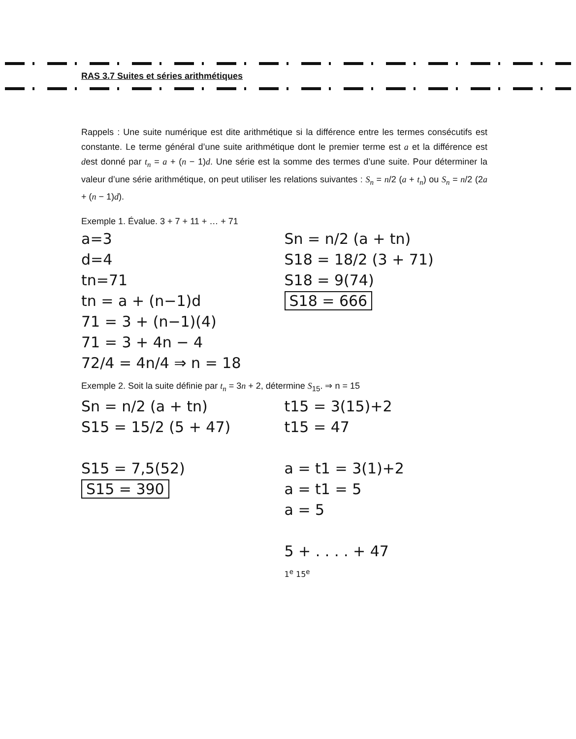RAS 3.7 Suites et séries arithmétiques
Rappels : Une suite numérique est dite arithmétique si la différence entre les termes consécutifs est constante. Le terme général d’une suite arithmétique dont le premier terme est a et la différence est dest donné par t<sub>n</sub> = a + (n − 1)d. Une série est la somme des termes d’une suite. Pour déterminer la valeur d’une série arithmétique, on peut utiliser les relations suivantes : S<sub>n</sub> = n/2 (a + t<sub>n</sub>) ou S<sub>n</sub> = n/2 (2a + (n − 1)d).
Exemple 1. Évalue. 3 + 7 + 11 + … + 71
a=3
d=4
tn=71
tn = a + (n−1)d
71 = 3 + (n−1)(4)
71 = 3 + 4n − 4
72/4 = 4n/4 ⇒ n = 18
Sn = n/2 (a + tn)
S18 = 18/2 (3 + 71)
S18 = 9(74)
S18 = 666
Exemple 2. Soit la suite définie par t<sub>n</sub> = 3n + 2, détermine S<sub>15</sub>. ⇒ n = 15
Sn = n/2 (a + tn)
S15 = 15/2 (5 + 47)
S15 = 7,5(52)
S15 = 390
t15 = 3(15)+2
t15 = 47
a = t1 = 3(1)+2
a = t1 = 5
a = 5
5 + . . . . + 47
1<sup>e</sup> 15<sup>e</sup>